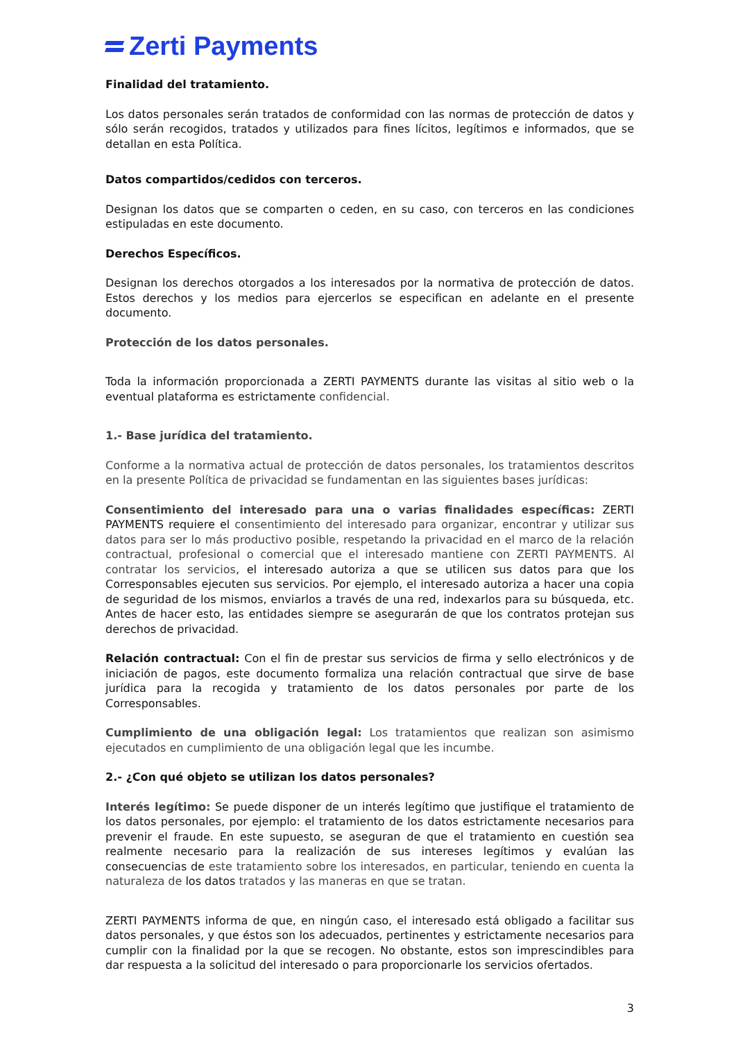Zerti Payments
Finalidad del tratamiento.
Los datos personales serán tratados de conformidad con las normas de protección de datos y sólo serán recogidos, tratados y utilizados para fines lícitos, legítimos e informados, que se detallan en esta Política.
Datos compartidos/cedidos con terceros.
Designan los datos que se comparten o ceden, en su caso, con terceros en las condiciones estipuladas en este documento.
Derechos Específicos.
Designan los derechos otorgados a los interesados por la normativa de protección de datos. Estos derechos y los medios para ejercerlos se especifican en adelante en el presente documento.
Protección de los datos personales.
Toda la información proporcionada a ZERTI PAYMENTS durante las visitas al sitio web o la eventual plataforma es estrictamente confidencial.
1.- Base jurídica del tratamiento.
Conforme a la normativa actual de protección de datos personales, los tratamientos descritos en la presente Política de privacidad se fundamentan en las siguientes bases jurídicas:
Consentimiento del interesado para una o varias finalidades específicas: ZERTI PAYMENTS requiere el consentimiento del interesado para organizar, encontrar y utilizar sus datos para ser lo más productivo posible, respetando la privacidad en el marco de la relación contractual, profesional o comercial que el interesado mantiene con ZERTI PAYMENTS. Al contratar los servicios, el interesado autoriza a que se utilicen sus datos para que los Corresponsables ejecuten sus servicios. Por ejemplo, el interesado autoriza a hacer una copia de seguridad de los mismos, enviarlos a través de una red, indexarlos para su búsqueda, etc. Antes de hacer esto, las entidades siempre se asegurarán de que los contratos protejan sus derechos de privacidad.
Relación contractual: Con el fin de prestar sus servicios de firma y sello electrónicos y de iniciación de pagos, este documento formaliza una relación contractual que sirve de base jurídica para la recogida y tratamiento de los datos personales por parte de los Corresponsables.
Cumplimiento de una obligación legal: Los tratamientos que realizan son asimismo ejecutados en cumplimiento de una obligación legal que les incumbe.
2.- ¿Con qué objeto se utilizan los datos personales?
Interés legítimo: Se puede disponer de un interés legítimo que justifique el tratamiento de los datos personales, por ejemplo: el tratamiento de los datos estrictamente necesarios para prevenir el fraude. En este supuesto, se aseguran de que el tratamiento en cuestión sea realmente necesario para la realización de sus intereses legítimos y evalúan las consecuencias de este tratamiento sobre los interesados, en particular, teniendo en cuenta la naturaleza de los datos tratados y las maneras en que se tratan.
ZERTI PAYMENTS informa de que, en ningún caso, el interesado está obligado a facilitar sus datos personales, y que éstos son los adecuados, pertinentes y estrictamente necesarios para cumplir con la finalidad por la que se recogen. No obstante, estos son imprescindibles para dar respuesta a la solicitud del interesado o para proporcionarle los servicios ofertados.
3